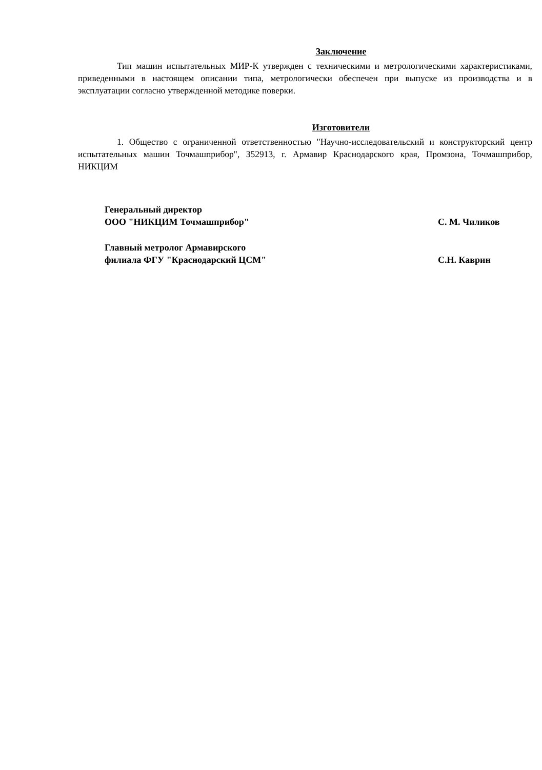Заключение
Тип машин испытательных МИР-К утвержден с техническими и метрологическими характеристиками, приведенными в настоящем описании типа, метрологически обеспечен при выпуске из производства и в эксплуатации согласно утвержденной методике поверки.
Изготовители
1. Общество с ограниченной ответственностью "Научно-исследовательский и конструкторский центр испытательных машин Точмашприбор", 352913, г. Армавир Краснодарского края, Промзона, Точмашприбор, НИКЦИМ
Генеральный директор
ООО "НИКЦИМ Точмашприбор"
С. М. Чиликов
Главный метролог Армавирского
филиала ФГУ "Краснодарский ЦСМ"
С.Н. Каврин